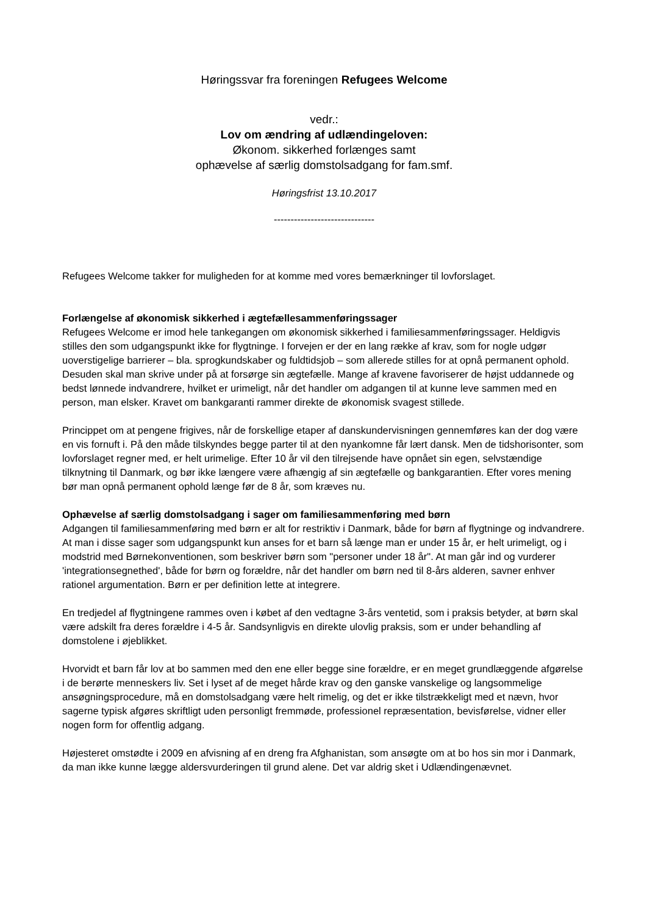Høringssvar fra foreningen Refugees Welcome
vedr.:
Lov om ændring af udlændingeloven:
Økonom. sikkerhed forlænges samt
ophævelse af særlig domstolsadgang for fam.smf.
Høringsfrist 13.10.2017
------------------------------
Refugees Welcome takker for muligheden for at komme med vores bemærkninger til lovforslaget.
Forlængelse af økonomisk sikkerhed i ægtefællesammenføringssager
Refugees Welcome er imod hele tankegangen om økonomisk sikkerhed i familiesammenføringssager. Heldigvis stilles den som udgangspunkt ikke for flygtninge. I forvejen er der en lang række af krav, som for nogle udgør uoverstigelige barrierer – bla. sprogkundskaber og fuldtidsjob – som allerede stilles for at opnå permanent ophold. Desuden skal man skrive under på at forsørge sin ægtefælle. Mange af kravene favoriserer de højst uddannede og bedst lønnede indvandrere, hvilket er urimeligt, når det handler om adgangen til at kunne leve sammen med en person, man elsker. Kravet om bankgaranti rammer direkte de økonomisk svagest stillede.
Princippet om at pengene frigives, når de forskellige etaper af danskundervisningen gennemføres kan der dog være en vis fornuft i. På den måde tilskyndes begge parter til at den nyankomne får lært dansk. Men de tidshorisonter, som lovforslaget regner med, er helt urimelige. Efter 10 år vil den tilrejsende have opnået sin egen, selvstændige tilknytning til Danmark, og bør ikke længere være afhængig af sin ægtefælle og bankgarantien. Efter vores mening bør man opnå permanent ophold længe før de 8 år, som kræves nu.
Ophævelse af særlig domstolsadgang i sager om familiesammenføring med børn
Adgangen til familiesammenføring med børn er alt for restriktiv i Danmark, både for børn af flygtninge og indvandrere. At man i disse sager som udgangspunkt kun anses for et barn så længe man er under 15 år, er helt urimeligt, og i modstrid med Børnekonventionen, som beskriver børn som "personer under 18 år". At man går ind og vurderer 'integrationsegnethed', både for børn og forældre, når det handler om børn ned til 8-års alderen, savner enhver rationel argumentation. Børn er per definition lette at integrere.
En tredjedel af flygtningene rammes oven i købet af den vedtagne 3-års ventetid, som i praksis betyder, at børn skal være adskilt fra deres forældre i 4-5 år. Sandsynligvis en direkte ulovlig praksis, som er under behandling af domstolene i øjeblikket.
Hvorvidt et barn får lov at bo sammen med den ene eller begge sine forældre, er en meget grundlæggende afgørelse i de berørte menneskers liv. Set i lyset af de meget hårde krav og den ganske vanskelige og langsommelige ansøgningsprocedure, må en domstolsadgang være helt rimelig, og det er ikke tilstrækkeligt med et nævn, hvor sagerne typisk afgøres skriftligt uden personligt fremmøde, professionel repræsentation, bevisførelse, vidner eller nogen form for offentlig adgang.
Højesteret omstødte i 2009 en afvisning af en dreng fra Afghanistan, som ansøgte om at bo hos sin mor i Danmark, da man ikke kunne lægge aldersvurderingen til grund alene. Det var aldrig sket i Udlændingenævnet.